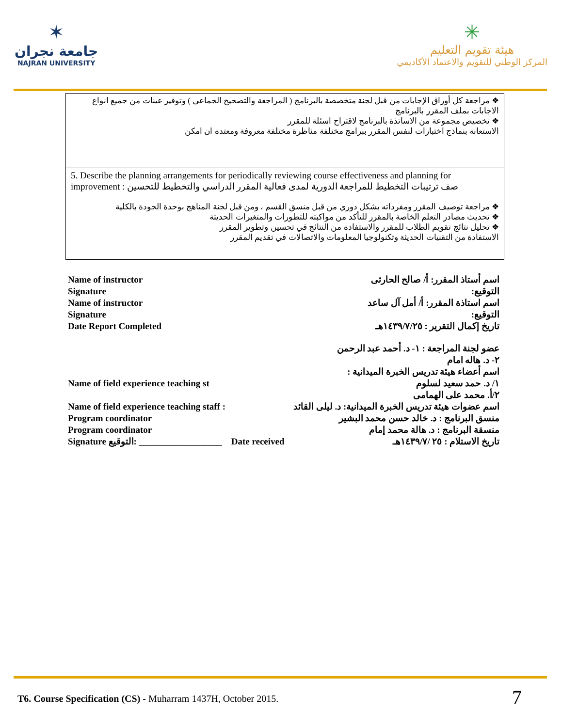✶
جامعة نجران
NAJRAN UNIVERSITY
✳
هيئة تقويم التعليم
المركز الوطني للتقويم والاعتماد الأكاديمي
| ❖ مراجعة كل أوراق الإجابات من قبل لجنة متخصصة بالبرنامج ( المراجعة والتصحيح الجماعى ) وتوفير عينات من جميع انواع الاجابات بملف المقرر بالبرنامج ❖ تخصيص مجموعة من الاساتذة بالبرنامج لاقتراح اسئلة للمقرر الاستعانة بنماذج اختبارات لنفس المقرر ببرامج مختلفة مناظرة مختلفة معروفة ومعتدة ان امكن |
| 5. Describe the planning arrangements for periodically reviewing course effectiveness and planning for improvement صف ترتيبات التخطيط للمراجعة الدورية لمدى فعالية المقرر الدراسي والتخطيط للتحسين : ❖ مراجعة توصيف المقرر ومفرداته بشكل دوري من قبل منسق القسم ، ومن قبل لجنة المناهج بوحدة الجودة بالكلية ❖ تحديث مصادر التعلم الخاصة بالمقرر للتأكد من مواكبته للتطورات والمتغيرات الحديثة ❖ تحليل نتائج تقويم الطلاب للمقرر والاستفادة من النتائج في تحسين وتطوير المقرر الاستفادة من التقنيات الحديثة وتكنولوجيا المعلومات والاتصالات في تقديم المقرر |
Name of instructor اسم أستاذ المقرر: أ/ صالح الحارثى
Signature التوقيع:
Name of instructor اسم استاذة المقرر: أ/ أمل آل ساعد
Signature التوقيع:
Date Report Completed تاريخ إكمال التقرير : ١٤٣٩/٧/٢٥هـ
عضو لجنة المراجعة : ١- د. أحمد عبد الرحمن
٢- د. هاله امام
اسم أعضاء هيئة تدريس الخبرة الميدانية :
Name of field experience teaching st ١/ د. حمد سعيد لسلوم
٢/أ. محمد على الهمامى
Name of field experience teaching staff : اسم عضوات هيئة تدريس الخبرة الميدانية: د. ليلى القائد
Program coordinator منسق البرنامج : د. خالد حسن محمد البشير
Program coordinator منسقة البرنامج : د. هالة محمد إمام
Signature التوقيع: __________________ Date received تاريخ الاستلام : ٢٥ /١٤٣٩/٧هـ
T6. Course Specification (CS) - Muharram 1437H, October 2015. 7